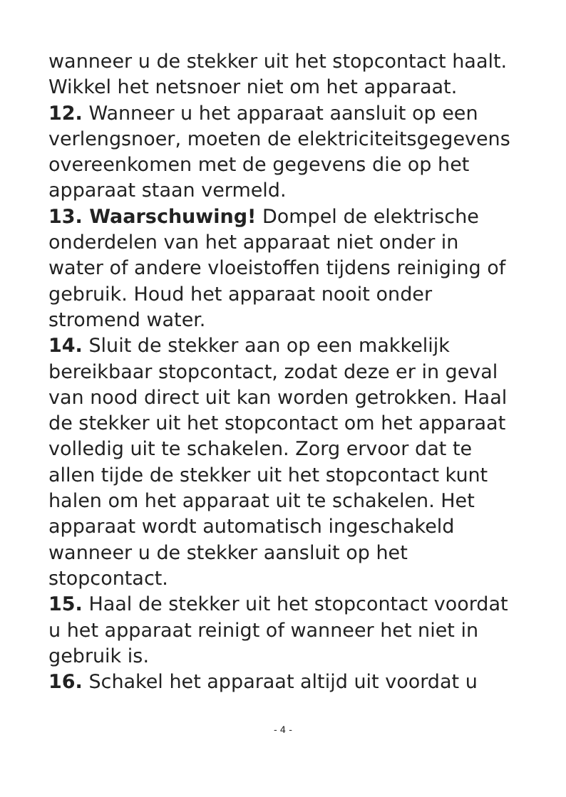wanneer u de stekker uit het stopcontact haalt. Wikkel het netsnoer niet om het apparaat.
12. Wanneer u het apparaat aansluit op een verlengsnoer, moeten de elektriciteitsgegevens overeenkomen met de gegevens die op het apparaat staan vermeld.
13. Waarschuwing! Dompel de elektrische onderdelen van het apparaat niet onder in water of andere vloeistoffen tijdens reiniging of gebruik. Houd het apparaat nooit onder stromend water.
14. Sluit de stekker aan op een makkelijk bereikbaar stopcontact, zodat deze er in geval van nood direct uit kan worden getrokken. Haal de stekker uit het stopcontact om het apparaat volledig uit te schakelen. Zorg ervoor dat te allen tijde de stekker uit het stopcontact kunt halen om het apparaat uit te schakelen. Het apparaat wordt automatisch ingeschakeld wanneer u de stekker aansluit op het stopcontact.
15. Haal de stekker uit het stopcontact voordat u het apparaat reinigt of wanneer het niet in gebruik is.
16. Schakel het apparaat altijd uit voordat u
- 4 -